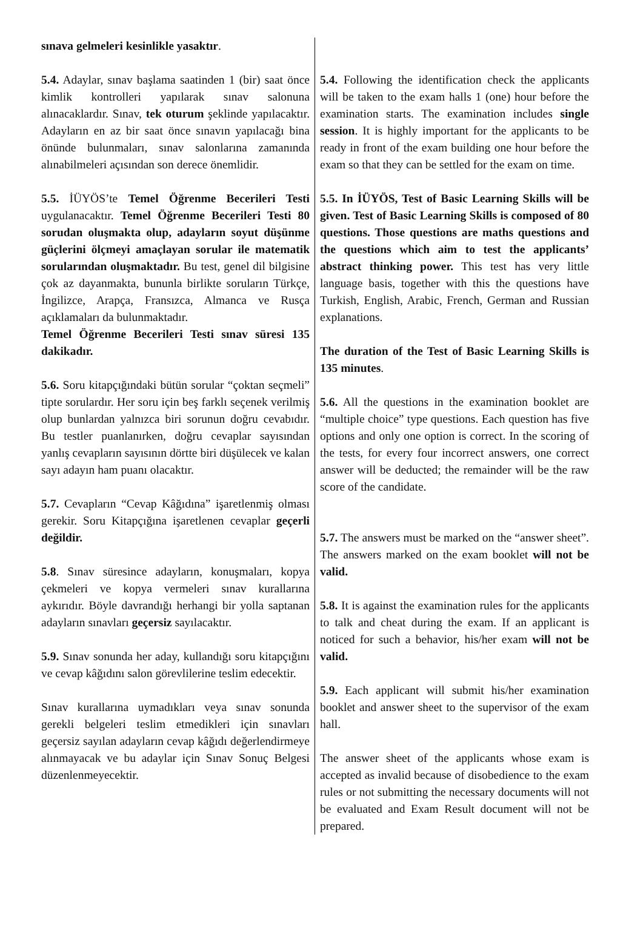sınava gelmeleri kesinlikle yasaktır.
5.4. Adaylar, sınav başlama saatinden 1 (bir) saat önce kimlik kontrolleri yapılarak sınav salonuna alınacaklardır. Sınav, tek oturum şeklinde yapılacaktır. Adayların en az bir saat önce sınavın yapılacağı bina önünde bulunmaları, sınav salonlarına zamanında alınabilmeleri açısından son derece önemlidir.
5.5. İÜYÖS’te Temel Öğrenme Becerileri Testi uygulanacaktır. Temel Öğrenme Becerileri Testi 80 sorudan oluşmakta olup, adayların soyut düşünme güçlerini ölçmeyi amaçlayan sorular ile matematik sorularından oluşmaktadır. Bu test, genel dil bilgisine çok az dayanmakta, bununla birlikte soruların Türkçe, İngilizce, Arapça, Fransızca, Almanca ve Rusça açıklamaları da bulunmaktadır.
Temel Öğrenme Becerileri Testi sınav süresi 135 dakikadır.
5.6. Soru kitapçığındaki bütün sorular “çoktan seçmeli” tipte sorulardır. Her soru için beş farklı seçenek verilmiş olup bunlardan yalnızca biri sorunun doğru cevabıdır. Bu testler puanlanırken, doğru cevaplar sayısından yanlış cevapların sayısının dörtte biri düşülecek ve kalan sayı adayın ham puanı olacaktır.
5.7. Cevapların “Cevap Kâğıdına” işaretlenmiş olması gerekir. Soru Kitapçığına işaretlenen cevaplar geçerli değildir.
5.8. Sınav süresince adayların, konuşmaları, kopya çekmeleri ve kopya vermeleri sınav kurallarına aykırıdır. Böyle davrandığı herhangi bir yolla saptanan adayların sınavları geçersiz sayılacaktır.
5.9. Sınav sonunda her aday, kullandığı soru kitapçığını ve cevap kâğıdını salon görevlilerine teslim edecektir.
Sınav kurallarına uymadıkları veya sınav sonunda gerekli belgeleri teslim etmedikleri için sınavları geçersiz sayılan adayların cevap kâğıdı değerlendirmeye alınmayacak ve bu adaylar için Sınav Sonuç Belgesi düzenlenmeyecektir.
5.4. Following the identification check the applicants will be taken to the exam halls 1 (one) hour before the examination starts. The examination includes single session. It is highly important for the applicants to be ready in front of the exam building one hour before the exam so that they can be settled for the exam on time.
5.5. In İÜYÖS, Test of Basic Learning Skills will be given. Test of Basic Learning Skills is composed of 80 questions. Those questions are maths questions and the questions which aim to test the applicants’ abstract thinking power. This test has very little language basis, together with this the questions have Turkish, English, Arabic, French, German and Russian explanations.
The duration of the Test of Basic Learning Skills is 135 minutes.
5.6. All the questions in the examination booklet are “multiple choice” type questions. Each question has five options and only one option is correct. In the scoring of the tests, for every four incorrect answers, one correct answer will be deducted; the remainder will be the raw score of the candidate.
5.7. The answers must be marked on the “answer sheet”. The answers marked on the exam booklet will not be valid.
5.8. It is against the examination rules for the applicants to talk and cheat during the exam. If an applicant is noticed for such a behavior, his/her exam will not be valid.
5.9. Each applicant will submit his/her examination booklet and answer sheet to the supervisor of the exam hall.
The answer sheet of the applicants whose exam is accepted as invalid because of disobedience to the exam rules or not submitting the necessary documents will not be evaluated and Exam Result document will not be prepared.